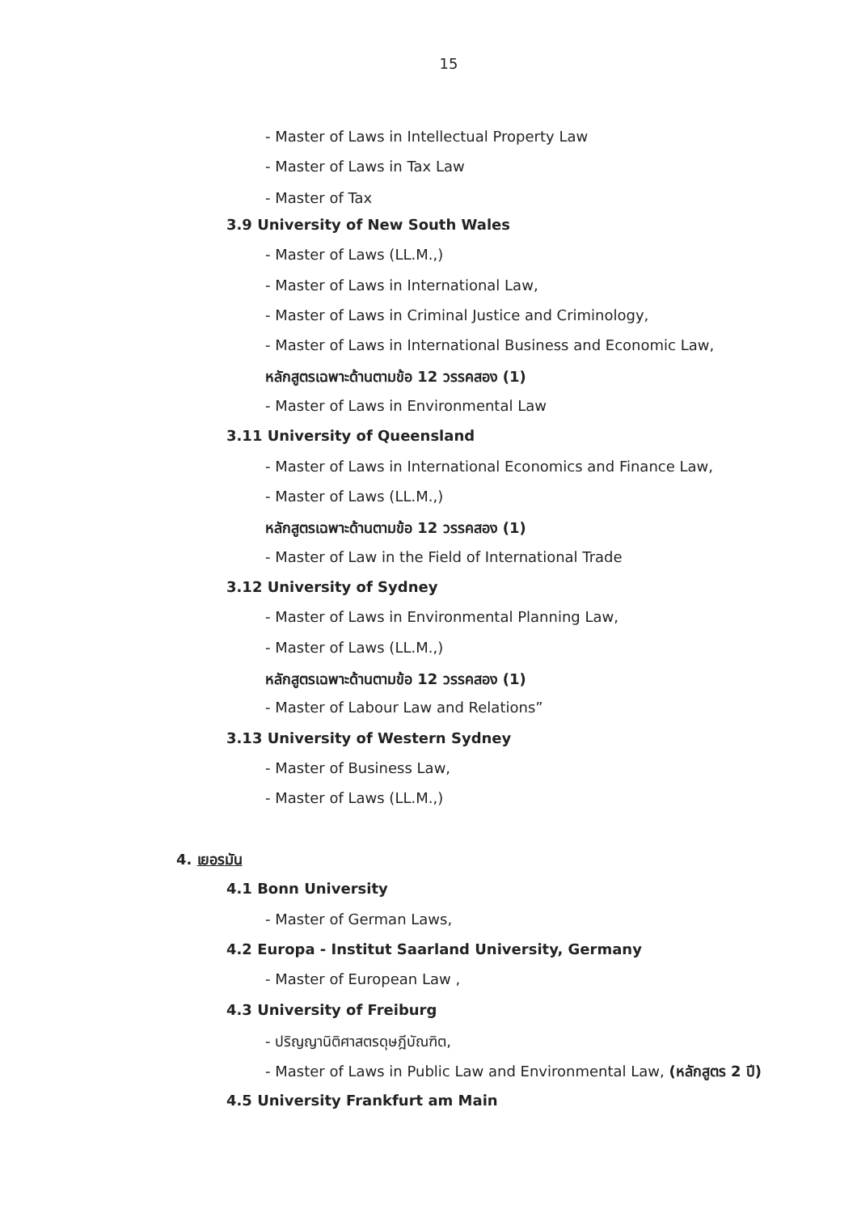15
- Master of Laws in Intellectual Property Law
- Master of Laws in Tax Law
- Master of Tax
3.9 University of New South Wales
- Master of Laws (LL.M.,)
- Master of Laws in International Law,
- Master of Laws in Criminal Justice and Criminology,
- Master of Laws in International Business and Economic Law,
หลักสูตรเฉพาะด้านตามข้อ 12 วรรคสอง (1)
- Master of Laws in Environmental Law
3.11 University of Queensland
- Master of Laws in International Economics and Finance Law,
- Master of Laws (LL.M.,)
หลักสูตรเฉพาะด้านตามข้อ 12 วรรคสอง (1)
- Master of Law in the Field of International Trade
3.12 University of Sydney
- Master of Laws in Environmental Planning Law,
- Master of Laws (LL.M.,)
หลักสูตรเฉพาะด้านตามข้อ 12 วรรคสอง (1)
- Master of Labour Law and Relations”
3.13 University of Western Sydney
- Master of Business Law,
- Master of Laws (LL.M.,)
4. เยอรมัน
4.1 Bonn University
- Master of German Laws,
4.2 Europa - Institut Saarland University, Germany
- Master of European Law ,
4.3 University of Freiburg
- ปริญญานิติศาสตรดุษฎีบัณฑิต,
- Master of Laws in Public Law and Environmental Law, (หลักสูตร 2 ปี)
4.5 University Frankfurt am Main